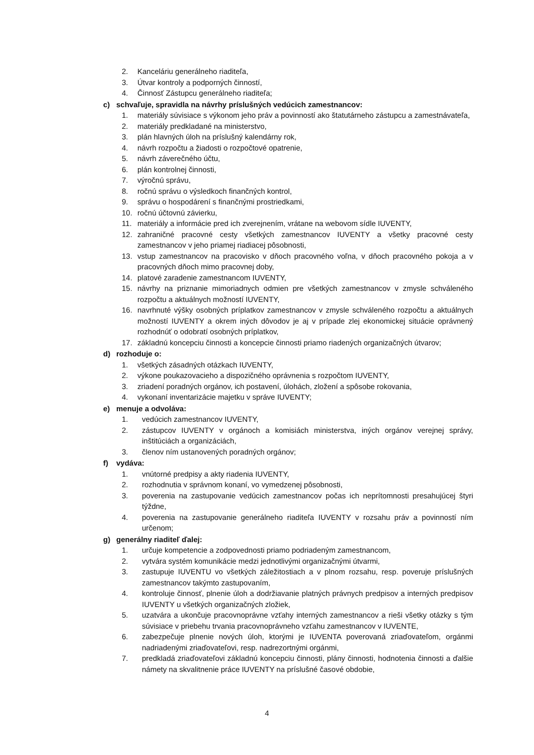2. Kanceláriu generálneho riaditeľa,
3. Útvar kontroly a podporných činností,
4. Činnosť Zástupcu generálneho riaditeľa;
c) schvaľuje, spravidla na návrhy príslušných vedúcich zamestnancov:
1. materiály súvisiace s výkonom jeho práv a povinností ako štatutárneho zástupcu a zamestnávateľa,
2. materiály predkladané na ministerstvo,
3. plán hlavných úloh na príslušný kalendárny rok,
4. návrh rozpočtu a žiadosti o rozpočtové opatrenie,
5. návrh záverečného účtu,
6. plán kontrolnej činnosti,
7. výročnú správu,
8. ročnú správu o výsledkoch finančných kontrol,
9. správu o hospodárení s finančnými prostriedkami,
10. ročnú účtovnú závierku,
11. materiály a informácie pred ich zverejnením, vrátane na webovom sídle IUVENTY,
12. zahraničné pracovné cesty všetkých zamestnancov IUVENTY a všetky pracovné cesty zamestnancov v jeho priamej riadiacej pôsobnosti,
13. vstup zamestnancov na pracovisko v dňoch pracovného voľna, v dňoch pracovného pokoja a v pracovných dňoch mimo pracovnej doby,
14. platové zaradenie zamestnancom IUVENTY,
15. návrhy na priznanie mimoriadnych odmien pre všetkých zamestnancov v zmysle schváleného rozpočtu a aktuálnych možností IUVENTY,
16. navrhnuté výšky osobných príplatkov zamestnancov v zmysle schváleného rozpočtu a aktuálnych možností IUVENTY a okrem iných dôvodov je aj v prípade zlej ekonomickej situácie oprávnený rozhodnúť o odobratí osobných príplatkov,
17. základnú koncepciu činnosti a koncepcie činnosti priamo riadených organizačných útvarov;
d) rozhoduje o:
1. všetkých zásadných otázkach IUVENTY,
2. výkone poukazovacieho a dispozičného oprávnenia s rozpočtom IUVENTY,
3. zriadení poradných orgánov, ich postavení, úlohách, zložení a spôsobe rokovania,
4. vykonaní inventarizácie majetku v správe IUVENTY;
e) menuje a odvoláva:
1. vedúcich zamestnancov IUVENTY,
2. zástupcov IUVENTY v orgánoch a komisiách ministerstva, iných orgánov verejnej správy, inštitúciách a organizáciách,
3. členov ním ustanovených poradných orgánov;
f) vydáva:
1. vnútorné predpisy a akty riadenia IUVENTY,
2. rozhodnutia v správnom konaní, vo vymedzenej pôsobnosti,
3. poverenia na zastupovanie vedúcich zamestnancov počas ich neprítomnosti presahujúcej štyri týždne,
4. poverenia na zastupovanie generálneho riaditeľa IUVENTY v rozsahu práv a povinností ním určenom;
g) generálny riaditeľ ďalej:
1. určuje kompetencie a zodpovednosti priamo podriadeným zamestnancom,
2. vytvára systém komunikácie medzi jednotlivými organizačnými útvarmi,
3. zastupuje IUVENTU vo všetkých záležitostiach a v plnom rozsahu, resp. poveruje príslušných zamestnancov takýmto zastupovaním,
4. kontroluje činnosť, plnenie úloh a dodržiavanie platných právnych predpisov a interných predpisov IUVENTY u všetkých organizačných zložiek,
5. uzatvára a ukončuje pracovnoprávne vzťahy interných zamestnancov a rieši všetky otázky s tým súvisiace v priebehu trvania pracovnoprávneho vzťahu zamestnancov v IUVENTE,
6. zabezpečuje plnenie nových úloh, ktorými je IUVENTA poverovaná zriaďovateľom, orgánmi nadriadenými zriaďovateľovi, resp. nadrezortnými orgánmi,
7. predkladá zriaďovateľovi základnú koncepciu činnosti, plány činnosti, hodnotenia činnosti a ďalšie námety na skvalitnenie práce IUVENTY na príslušné časové obdobie,
4